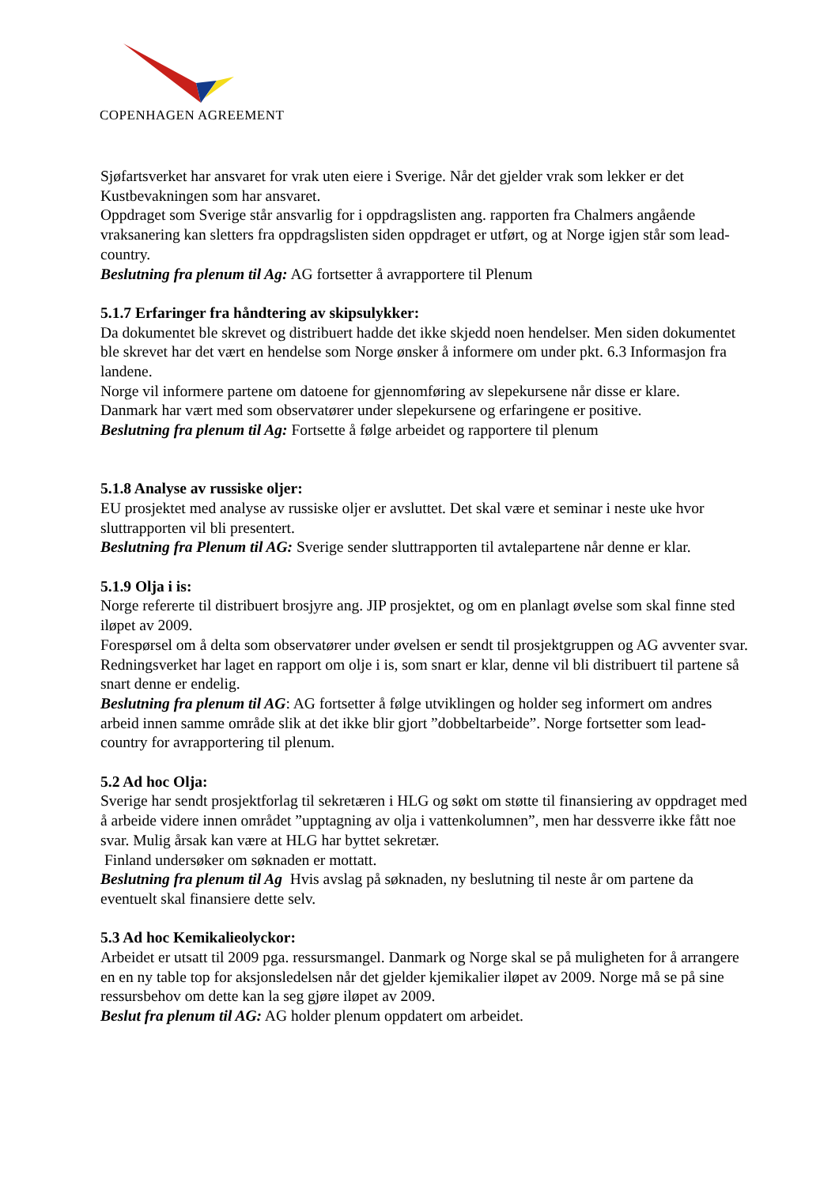COPENHAGEN AGREEMENT
Sjøfartsverket har ansvaret for vrak uten eiere i Sverige. Når det gjelder vrak som lekker er det Kustbevakningen som har ansvaret.
Oppdraget som Sverige står ansvarlig for i oppdragslisten ang. rapporten fra Chalmers angående vraksanering kan sletters fra oppdragslisten siden oppdraget er utført, og at Norge igjen står som lead-country.
Beslutning fra plenum til Ag: AG fortsetter å avrapportere til Plenum
5.1.7 Erfaringer fra håndtering av skipsulykker:
Da dokumentet ble skrevet og distribuert hadde det ikke skjedd noen hendelser. Men siden dokumentet ble skrevet har det vært en hendelse som Norge ønsker å informere om under pkt. 6.3 Informasjon fra landene.
Norge vil informere partene om datoene for gjennomføring av slepekursene når disse er klare.
Danmark har vært med som observatører under slepekursene og erfaringene er positive.
Beslutning fra plenum til Ag: Fortsette å følge arbeidet og rapportere til plenum
5.1.8 Analyse av russiske oljer:
EU prosjektet med analyse av russiske oljer er avsluttet. Det skal være et seminar i neste uke hvor sluttrapporten vil bli presentert.
Beslutning fra Plenum til AG: Sverige sender sluttrapporten til avtalepartene når denne er klar.
5.1.9 Olja i is:
Norge refererte til distribuert brosjyre ang. JIP prosjektet, og om en planlagt øvelse som skal finne sted iløpet av 2009.
Forespørsel om å delta som observatører under øvelsen er sendt til prosjektgruppen og AG avventer svar.
Redningsverket har laget en rapport om olje i is, som snart er klar, denne vil bli distribuert til partene så snart denne er endelig.
Beslutning fra plenum til AG: AG fortsetter å følge utviklingen og holder seg informert om andres arbeid innen samme område slik at det ikke blir gjort ”dobbeltarbeide”. Norge fortsetter som lead-country for avrapportering til plenum.
5.2 Ad hoc Olja:
Sverige har sendt prosjektforlag til sekretæren i HLG og søkt om støtte til finansiering av oppdraget med å arbeide videre innen området ”upptagning av olja i vattenkolumnen”, men har dessverre ikke fått noe svar. Mulig årsak kan være at HLG har byttet sekretær.
Finland undersøker om søknaden er mottatt.
Beslutning fra plenum til Ag Hvis avslag på søknaden, ny beslutning til neste år om partene da eventuelt skal finansiere dette selv.
5.3 Ad hoc Kemikalieolyckor:
Arbeidet er utsatt til 2009 pga. ressursmangel. Danmark og Norge skal se på muligheten for å arrangere en en ny table top for aksjonsledelsen når det gjelder kjemikalier iløpet av 2009. Norge må se på sine ressursbehov om dette kan la seg gjøre iløpet av 2009.
Beslut fra plenum til AG: AG holder plenum oppdatert om arbeidet.